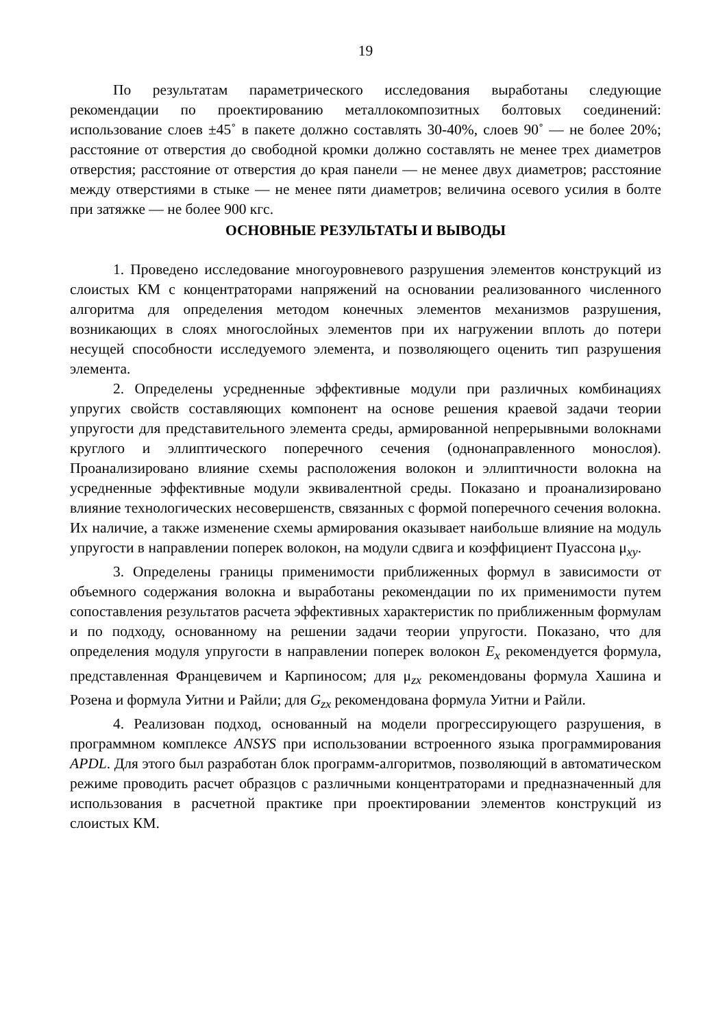19
По результатам параметрического исследования выработаны следующие рекомендации по проектированию металлокомпозитных болтовых соединений: использование слоев ±45˚ в пакете должно составлять 30-40%, слоев 90˚ — не более 20%; расстояние от отверстия до свободной кромки должно составлять не менее трех диаметров отверстия; расстояние от отверстия до края панели — не менее двух диаметров; расстояние между отверстиями в стыке — не менее пяти диаметров; величина осевого усилия в болте при затяжке — не более 900 кгс.
ОСНОВНЫЕ РЕЗУЛЬТАТЫ И ВЫВОДЫ
1. Проведено исследование многоуровневого разрушения элементов конструкций из слоистых КМ с концентраторами напряжений на основании реализованного численного алгоритма для определения методом конечных элементов механизмов разрушения, возникающих в слоях многослойных элементов при их нагружении вплоть до потери несущей способности исследуемого элемента, и позволяющего оценить тип разрушения элемента.
2. Определены усредненные эффективные модули при различных комбинациях упругих свойств составляющих компонент на основе решения краевой задачи теории упругости для представительного элемента среды, армированной непрерывными волокнами круглого и эллиптического поперечного сечения (однонаправленного монослоя). Проанализировано влияние схемы расположения волокон и эллиптичности волокна на усредненные эффективные модули эквивалентной среды. Показано и проанализировано влияние технологических несовершенств, связанных с формой поперечного сечения волокна. Их наличие, а также изменение схемы армирования оказывает наибольше влияние на модуль упругости в направлении поперек волокон, на модули сдвига и коэффициент Пуассона μ<sub>xy</sub>.
3. Определены границы применимости приближенных формул в зависимости от объемного содержания волокна и выработаны рекомендации по их применимости путем сопоставления результатов расчета эффективных характеристик по приближенным формулам и по подходу, основанному на решении задачи теории упругости. Показано, что для определения модуля упругости в направлении поперек волокон E<sub>x</sub> рекомендуется формула, представленная Францевичем и Карпиносом; для μ<sub>zx</sub> рекомендованы формула Хашина и Розена и формула Уитни и Райли; для G<sub>zx</sub> рекомендована формула Уитни и Райли.
4. Реализован подход, основанный на модели прогрессирующего разрушения, в программном комплексе ANSYS при использовании встроенного языка программирования APDL. Для этого был разработан блок программ-алгоритмов, позволяющий в автоматическом режиме проводить расчет образцов с различными концентраторами и предназначенный для использования в расчетной практике при проектировании элементов конструкций из слоистых КМ.